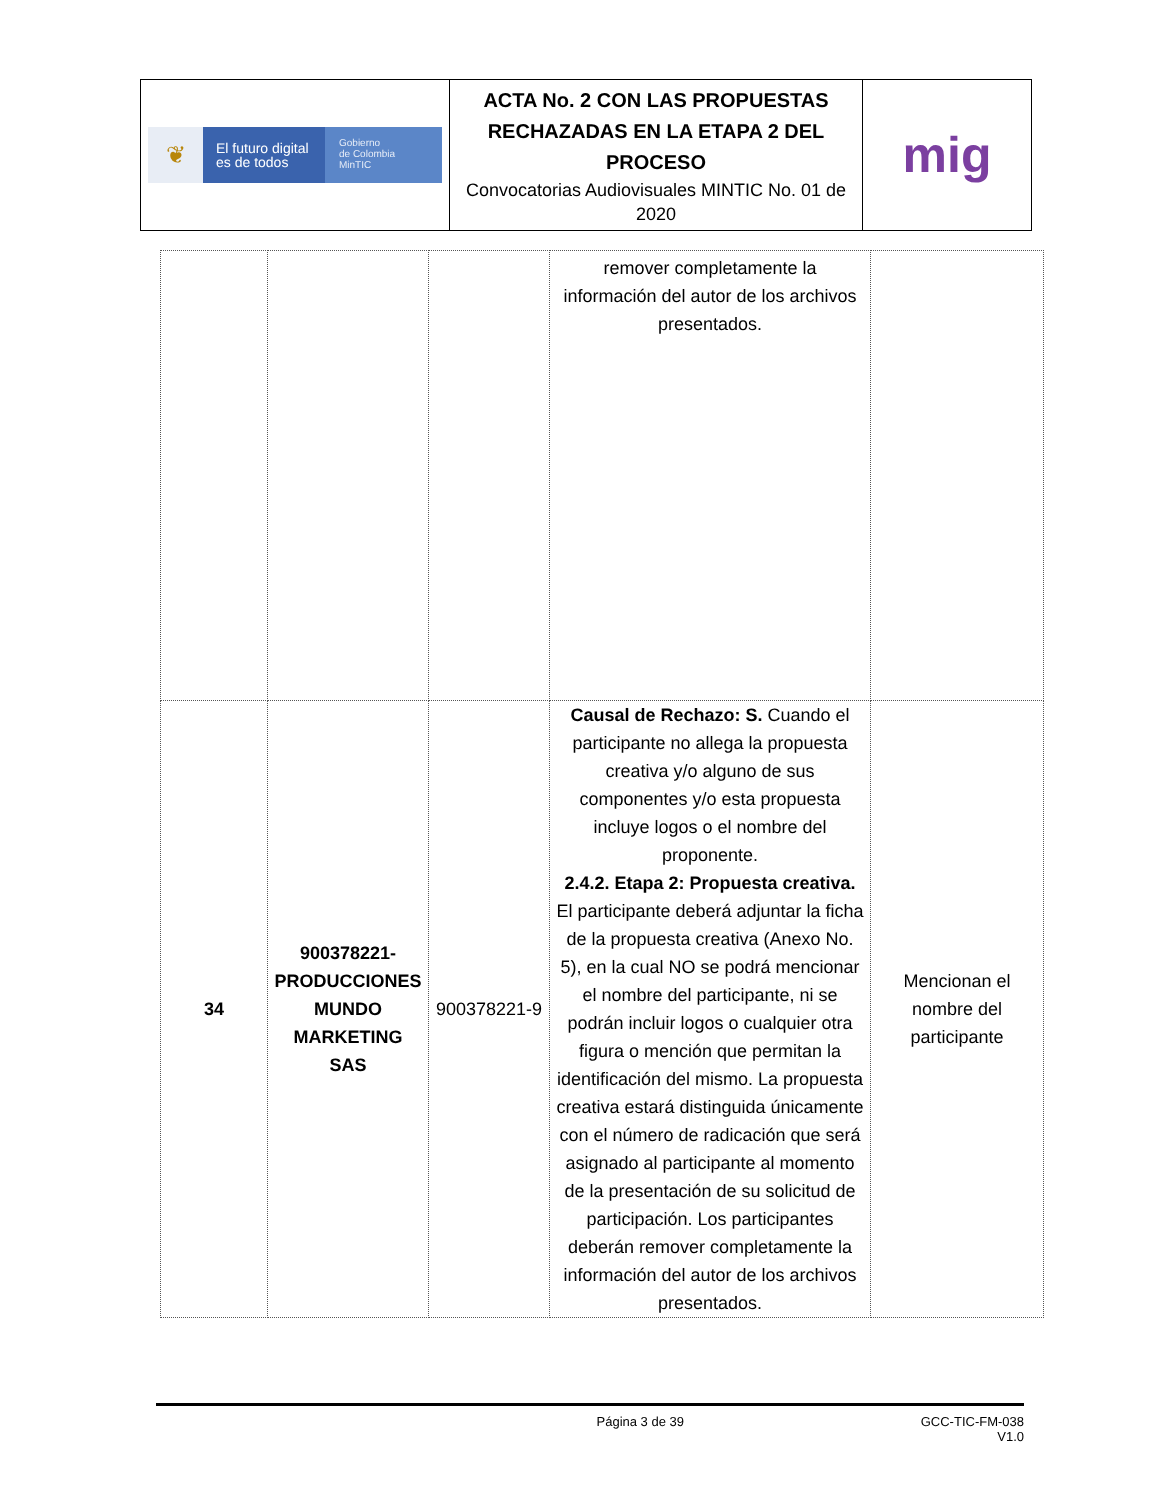| ❦ El futuro digital es de todos Gobierno de Colombia MinTIC | ACTA No. 2 CON LAS PROPUESTAS RECHAZADAS EN LA ETAPA 2 DEL PROCESO Convocatorias Audiovisuales MINTIC No. 01 de 2020 | mig |
| | | | remover completamente la información del autor de los archivos presentados. | |
| 34 | 900378221- PRODUCCIONES MUNDO MARKETING SAS | 900378221-9 | Causal de Rechazo: S. Cuando el participante no allega la propuesta creativa y/o alguno de sus componentes y/o esta propuesta incluye logos o el nombre del proponente. 2.4.2. Etapa 2: Propuesta creativa. El participante deberá adjuntar la ficha de la propuesta creativa (Anexo No. 5), en la cual NO se podrá mencionar el nombre del participante, ni se podrán incluir logos o cualquier otra figura o mención que permitan la identificación del mismo. La propuesta creativa estará distinguida únicamente con el número de radicación que será asignado al participante al momento de la presentación de su solicitud de participación. Los participantes deberán remover completamente la información del autor de los archivos presentados. | Mencionan el nombre del participante |
Página 3 de 39 GCC-TIC-FM-038
V1.0